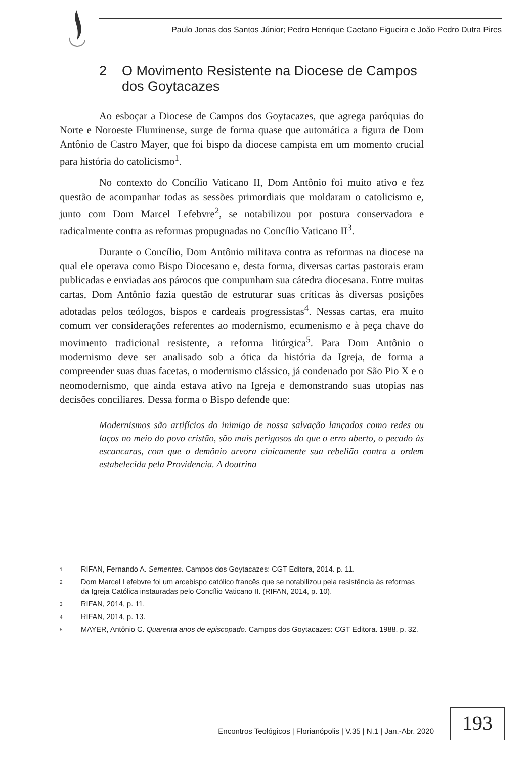Paulo Jonas dos Santos Júnior; Pedro Henrique Caetano Figueira e João Pedro Dutra Pires
2 O Movimento Resistente na Diocese de Campos dos Goytacazes
Ao esboçar a Diocese de Campos dos Goytacazes, que agrega paróquias do Norte e Noroeste Fluminense, surge de forma quase que automática a figura de Dom Antônio de Castro Mayer, que foi bispo da diocese campista em um momento crucial para história do catolicismo<sup>1</sup>.
No contexto do Concílio Vaticano II, Dom Antônio foi muito ativo e fez questão de acompanhar todas as sessões primordiais que moldaram o catolicismo e, junto com Dom Marcel Lefebvre<sup>2</sup>, se notabilizou por postura conservadora e radicalmente contra as reformas propugnadas no Concílio Vaticano II<sup>3</sup>.
Durante o Concílio, Dom Antônio militava contra as reformas na diocese na qual ele operava como Bispo Diocesano e, desta forma, diversas cartas pastorais eram publicadas e enviadas aos párocos que compunham sua cátedra diocesana. Entre muitas cartas, Dom Antônio fazia questão de estruturar suas críticas às diversas posições adotadas pelos teólogos, bispos e cardeais progressistas<sup>4</sup>. Nessas cartas, era muito comum ver considerações referentes ao modernismo, ecumenismo e à peça chave do movimento tradicional resistente, a reforma litúrgica<sup>5</sup>. Para Dom Antônio o modernismo deve ser analisado sob a ótica da história da Igreja, de forma a compreender suas duas facetas, o modernismo clássico, já condenado por São Pio X e o neomodernismo, que ainda estava ativo na Igreja e demonstrando suas utopias nas decisões conciliares. Dessa forma o Bispo defende que:
Modernismos são artifícios do inimigo de nossa salvação lançados como redes ou laços no meio do povo cristão, são mais perigosos do que o erro aberto, o pecado às escancaras, com que o demônio arvora cinicamente sua rebelião contra a ordem estabelecida pela Providencia. A doutrina
<sup>1</sup> RIFAN, Fernando A. Sementes. Campos dos Goytacazes: CGT Editora, 2014. p. 11.
<sup>2</sup> Dom Marcel Lefebvre foi um arcebispo católico francês que se notabilizou pela resistência às reformas da Igreja Católica instauradas pelo Concílio Vaticano II. (RIFAN, 2014, p. 10).
<sup>3</sup> RIFAN, 2014, p. 11.
<sup>4</sup> RIFAN, 2014, p. 13.
<sup>5</sup> MAYER, Antônio C. Quarenta anos de episcopado. Campos dos Goytacazes: CGT Editora. 1988. p. 32.
Encontros Teológicos | Florianópolis | V.35 | N.1 | Jan.-Abr. 2020 193